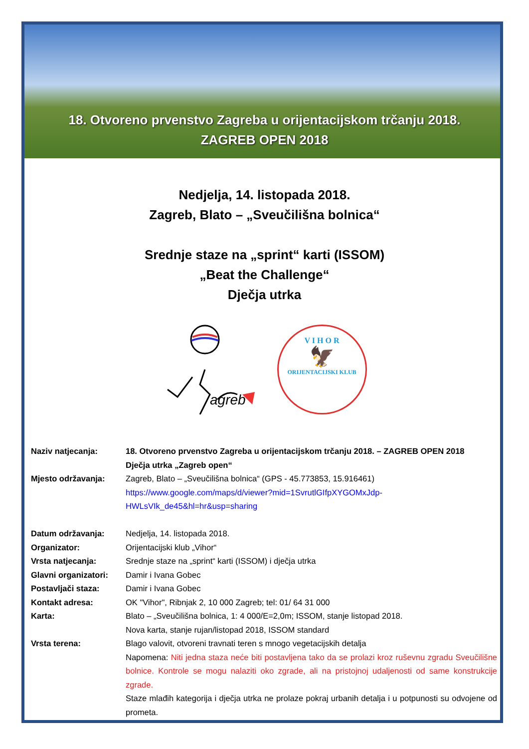18. Otvoreno prvenstvo Zagreba u orijentacijskom trčanju 2018.
ZAGREB OPEN 2018
Nedjelja, 14. listopada 2018.
Zagreb, Blato – „Sveučilišna bolnica“
Srednje staze na „sprint“ karti (ISSOM)
„Beat the Challenge“
Dječja utrka
agreb
V I H O R
🦅
ORIJENTACIJSKI KLUB
| Naziv natjecanja: | 18. Otvoreno prvenstvo Zagreba u orijentacijskom trčanju 2018. – ZAGREB OPEN 2018 Dječja utrka „Zagreb open“ |
| Mjesto održavanja: | Zagreb, Blato – „Sveučilišna bolnica“ (GPS - 45.773853, 15.916461) https://www.google.com/maps/d/viewer?mid=1SvrutlGIfpXYGOMxJdp- HWLsVIk_de45&hl=hr&usp=sharing |
| Datum održavanja: | Nedjelja, 14. listopada 2018. |
| Organizator: | Orijentacijski klub „Vihor“ |
| Vrsta natjecanja: | Srednje staze na „sprint“ karti (ISSOM) i dječja utrka |
| Glavni organizatori: | Damir i Ivana Gobec |
| Postavljači staza: | Damir i Ivana Gobec |
| Kontakt adresa: | OK "Vihor", Ribnjak 2, 10 000 Zagreb; tel: 01/ 64 31 000 |
| Karta: | Blato – „Sveučilišna bolnica, 1: 4 000/E=2,0m; ISSOM, stanje listopad 2018. Nova karta, stanje rujan/listopad 2018, ISSOM standard |
| Vrsta terena: | Blago valovit, otvoreni travnati teren s mnogo vegetacijskih detalja Napomena: Niti jedna staza neće biti postavljena tako da se prolazi kroz ruševnu zgradu Sveučilišne bolnice. Kontrole se mogu nalaziti oko zgrade, ali na pristojnoj udaljenosti od same konstrukcije zgrade. Staze mlađih kategorija i dječja utrka ne prolaze pokraj urbanih detalja i u potpunosti su odvojene od prometa. |